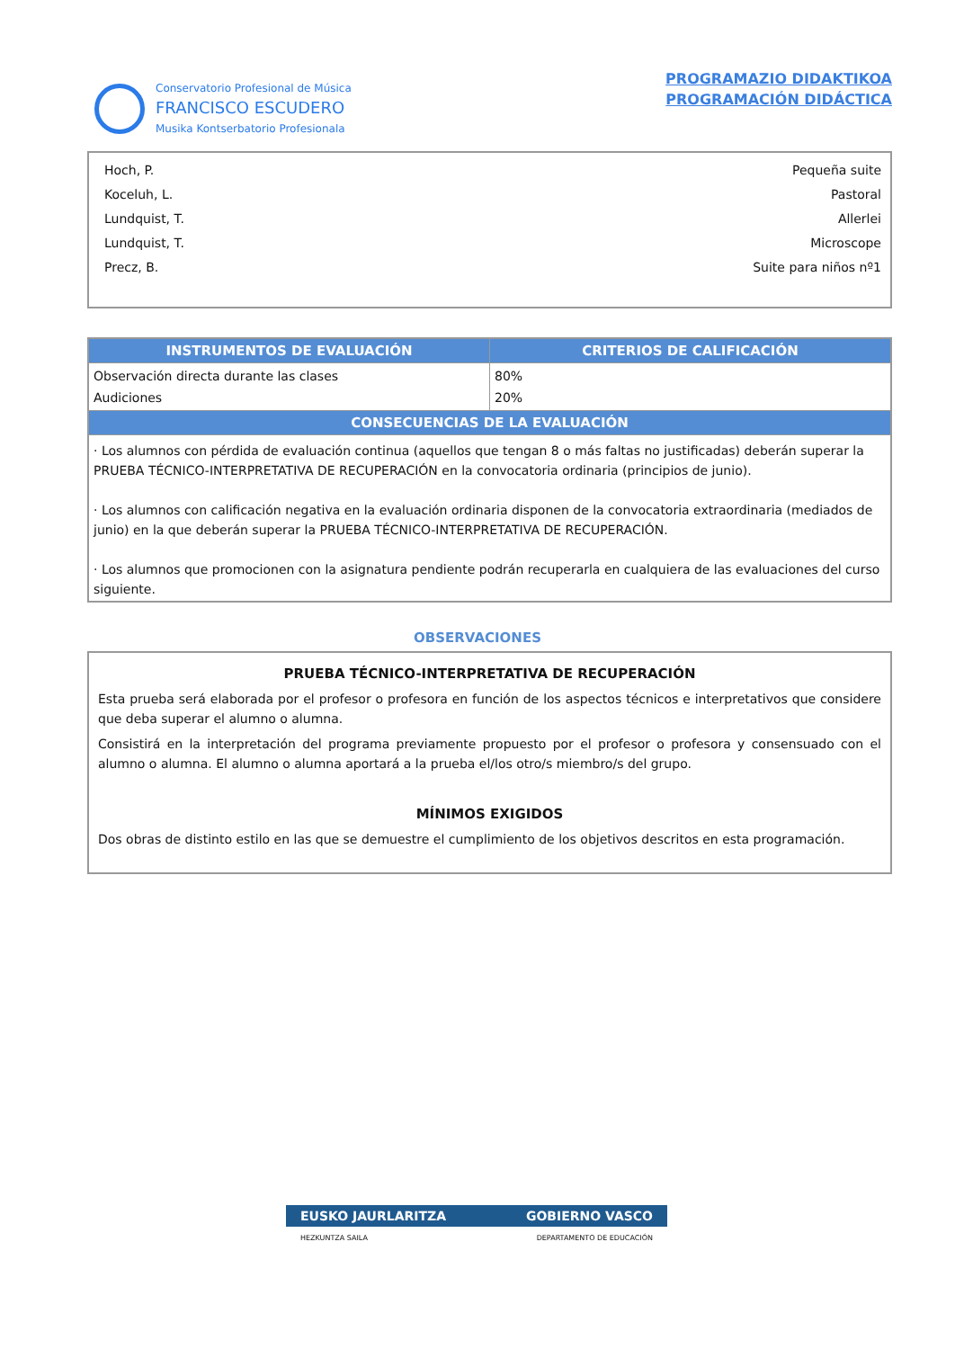Conservatorio Profesional de Música
FRANCISCO ESCUDERO
Musika Kontserbatorio Profesionala
PROGRAMAZIO DIDAKTIKOA
PROGRAMACIÓN DIDÁCTICA
Hoch, P.
Koceluh, L.
Lundquist, T.
Lundquist, T.
Precz, B.
Pequeña suite
Pastoral
Allerlei
Microscope
Suite para niños nº1
| INSTRUMENTOS DE EVALUACIÓN | CRITERIOS DE CALIFICACIÓN |
| --- | --- |
| Observación directa durante las clases Audiciones | 80% 20% |
| CONSECUENCIAS DE LA EVALUACIÓN | |
| · Los alumnos con pérdida de evaluación continua (aquellos que tengan 8 o más faltas no justificadas) deberán superar la PRUEBA TÉCNICO-INTERPRETATIVA DE RECUPERACIÓN en la convocatoria ordinaria (principios de junio). · Los alumnos con calificación negativa en la evaluación ordinaria disponen de la convocatoria extraordinaria (mediados de junio) en la que deberán superar la PRUEBA TÉCNICO-INTERPRETATIVA DE RECUPERACIÓN. · Los alumnos que promocionen con la asignatura pendiente podrán recuperarla en cualquiera de las evaluaciones del curso siguiente. | |
OBSERVACIONES
PRUEBA TÉCNICO-INTERPRETATIVA DE RECUPERACIÓN
Esta prueba será elaborada por el profesor o profesora en función de los aspectos técnicos e interpretativos que considere que deba superar el alumno o alumna.
Consistirá en la interpretación del programa previamente propuesto por el profesor o profesora y consensuado con el alumno o alumna. El alumno o alumna aportará a la prueba el/los otro/s miembro/s del grupo.
MÍNIMOS EXIGIDOS
Dos obras de distinto estilo en las que se demuestre el cumplimiento de los objetivos descritos en esta programación.
EUSKO JAURLARITZA GOBIERNO VASCO
HEZKUNTZA SAILA DEPARTAMENTO DE EDUCACIÓN